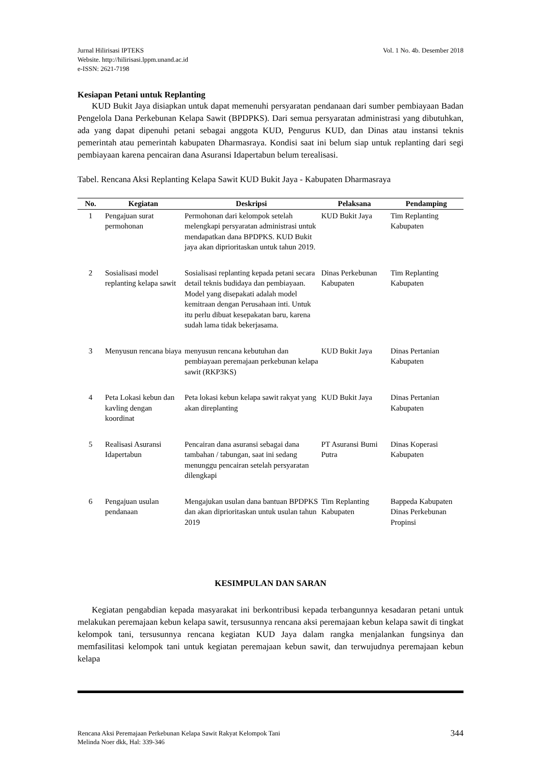Jurnal Hilirisasi IPTEKS
Website. http://hilirisasi.lppm.unand.ac.id
e-ISSN: 2621-7198
Vol. 1 No. 4b. Desember 2018
Kesiapan Petani untuk Replanting
KUD Bukit Jaya disiapkan untuk dapat memenuhi persyaratan pendanaan dari sumber pembiayaan Badan Pengelola Dana Perkebunan Kelapa Sawit (BPDPKS). Dari semua persyaratan administrasi yang dibutuhkan, ada yang dapat dipenuhi petani sebagai anggota KUD, Pengurus KUD, dan Dinas atau instansi teknis pemerintah atau pemerintah kabupaten Dharmasraya. Kondisi saat ini belum siap untuk replanting dari segi pembiayaan karena pencairan dana Asuransi Idapertabun belum terealisasi.
Tabel. Rencana Aksi Replanting Kelapa Sawit KUD Bukit Jaya - Kabupaten Dharmasraya
| No. | Kegiatan | Deskripsi | Pelaksana | Pendamping |
| --- | --- | --- | --- | --- |
| 1 | Pengajuan surat permohonan | Permohonan dari kelompok setelah melengkapi persyaratan administrasi untuk mendapatkan dana BPDPKS. KUD Bukit jaya akan diprioritaskan untuk tahun 2019. | KUD Bukit Jaya | Tim Replanting Kabupaten |
| 2 | Sosialisasi model replanting kelapa sawit | Sosialisasi replanting kepada petani secara detail teknis budidaya dan pembiayaan. Model yang disepakati adalah model kemitraan dengan Perusahaan inti. Untuk itu perlu dibuat kesepakatan baru, karena sudah lama tidak bekerjasama. | Dinas Perkebunan Kabupaten | Tim Replanting Kabupaten |
| 3 | Menyusun rencana biaya | menyusun rencana kebutuhan dan pembiayaan peremajaan perkebunan kelapa sawit (RKP3KS) | KUD Bukit Jaya | Dinas Pertanian Kabupaten |
| 4 | Peta Lokasi kebun dan kavling dengan koordinat | Peta lokasi kebun kelapa sawit rakyat yang akan direplanting | KUD Bukit Jaya | Dinas Pertanian Kabupaten |
| 5 | Realisasi Asuransi Idapertabun | Pencairan dana asuransi sebagai dana tambahan / tabungan, saat ini sedang menunggu pencairan setelah persyaratan dilengkapi | PT Asuransi Bumi Putra | Dinas Koperasi Kabupaten |
| 6 | Pengajuan usulan pendanaan | Mengajukan usulan dana bantuan BPDPKS dan akan diprioritaskan untuk usulan tahun 2019 | Tim Replanting Kabupaten | Bappeda Kabupaten Dinas Perkebunan Propinsi |
KESIMPULAN DAN SARAN
Kegiatan pengabdian kepada masyarakat ini berkontribusi kepada terbangunnya kesadaran petani untuk melakukan peremajaan kebun kelapa sawit, tersusunnya rencana aksi peremajaan kebun kelapa sawit di tingkat kelompok tani, tersusunnya rencana kegiatan KUD Jaya dalam rangka menjalankan fungsinya dan memfasilitasi kelompok tani untuk kegiatan peremajaan kebun sawit, dan terwujudnya peremajaan kebun kelapa
Rencana Aksi Peremajaan Perkebunan Kelapa Sawit Rakyat Kelompok Tani
Melinda Noer dkk, Hal: 339-346
344